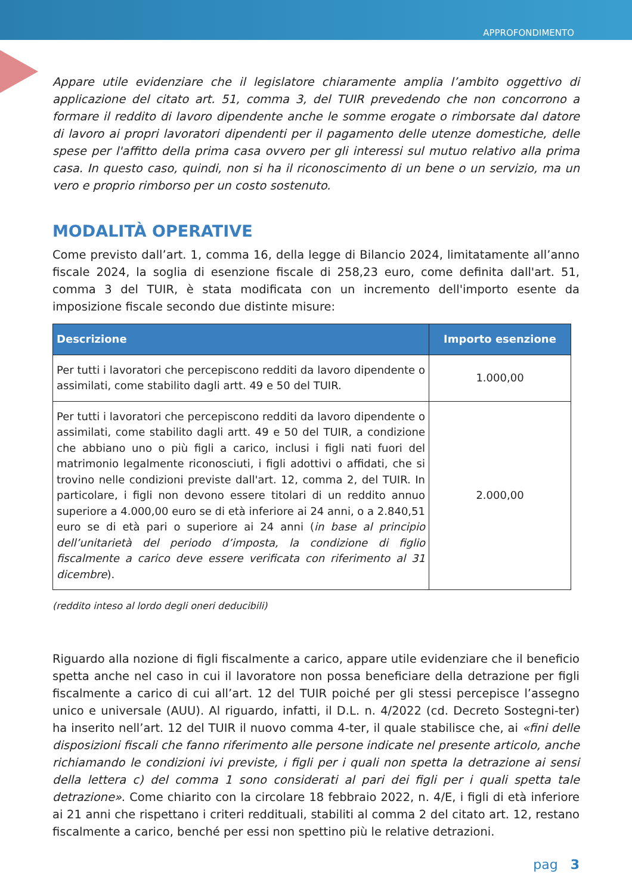APPROFONDIMENTO
Appare utile evidenziare che il legislatore chiaramente amplia l’ambito oggettivo di applicazione del citato art. 51, comma 3, del TUIR prevedendo che non concorrono a formare il reddito di lavoro dipendente anche le somme erogate o rimborsate dal datore di lavoro ai propri lavoratori dipendenti per il pagamento delle utenze domestiche, delle spese per l'affitto della prima casa ovvero per gli interessi sul mutuo relativo alla prima casa. In questo caso, quindi, non si ha il riconoscimento di un bene o un servizio, ma un vero e proprio rimborso per un costo sostenuto.
MODALITÀ OPERATIVE
Come previsto dall’art. 1, comma 16, della legge di Bilancio 2024, limitatamente all’anno fiscale 2024, la soglia di esenzione fiscale di 258,23 euro, come definita dall'art. 51, comma 3 del TUIR, è stata modificata con un incremento dell'importo esente da imposizione fiscale secondo due distinte misure:
| Descrizione | Importo esenzione |
| --- | --- |
| Per tutti i lavoratori che percepiscono redditi da lavoro dipendente o assimilati, come stabilito dagli artt. 49 e 50 del TUIR. | 1.000,00 |
| Per tutti i lavoratori che percepiscono redditi da lavoro dipendente o assimilati, come stabilito dagli artt. 49 e 50 del TUIR, a condizione che abbiano uno o più figli a carico, inclusi i figli nati fuori del matrimonio legalmente riconosciuti, i figli adottivi o affidati, che si trovino nelle condizioni previste dall'art. 12, comma 2, del TUIR. In particolare, i figli non devono essere titolari di un reddito annuo superiore a 4.000,00 euro se di età inferiore ai 24 anni, o a 2.840,51 euro se di età pari o superiore ai 24 anni ( in base al principio dell’unitarietà del periodo d’imposta, la condizione di figlio fiscalmente a carico deve essere verificata con riferimento al 31 dicembre ). | 2.000,00 |
(reddito inteso al lordo degli oneri deducibili)
Riguardo alla nozione di figli fiscalmente a carico, appare utile evidenziare che il beneficio spetta anche nel caso in cui il lavoratore non possa beneficiare della detrazione per figli fiscalmente a carico di cui all’art. 12 del TUIR poiché per gli stessi percepisce l’assegno unico e universale (AUU). Al riguardo, infatti, il D.L. n. 4/2022 (cd. Decreto Sostegni-ter) ha inserito nell’art. 12 del TUIR il nuovo comma 4-ter, il quale stabilisce che, ai «fini delle disposizioni fiscali che fanno riferimento alle persone indicate nel presente articolo, anche richiamando le condizioni ivi previste, i figli per i quali non spetta la detrazione ai sensi della lettera c) del comma 1 sono considerati al pari dei figli per i quali spetta tale detrazione». Come chiarito con la circolare 18 febbraio 2022, n. 4/E, i figli di età inferiore ai 21 anni che rispettano i criteri reddituali, stabiliti al comma 2 del citato art. 12, restano fiscalmente a carico, benché per essi non spettino più le relative detrazioni.
pag 3